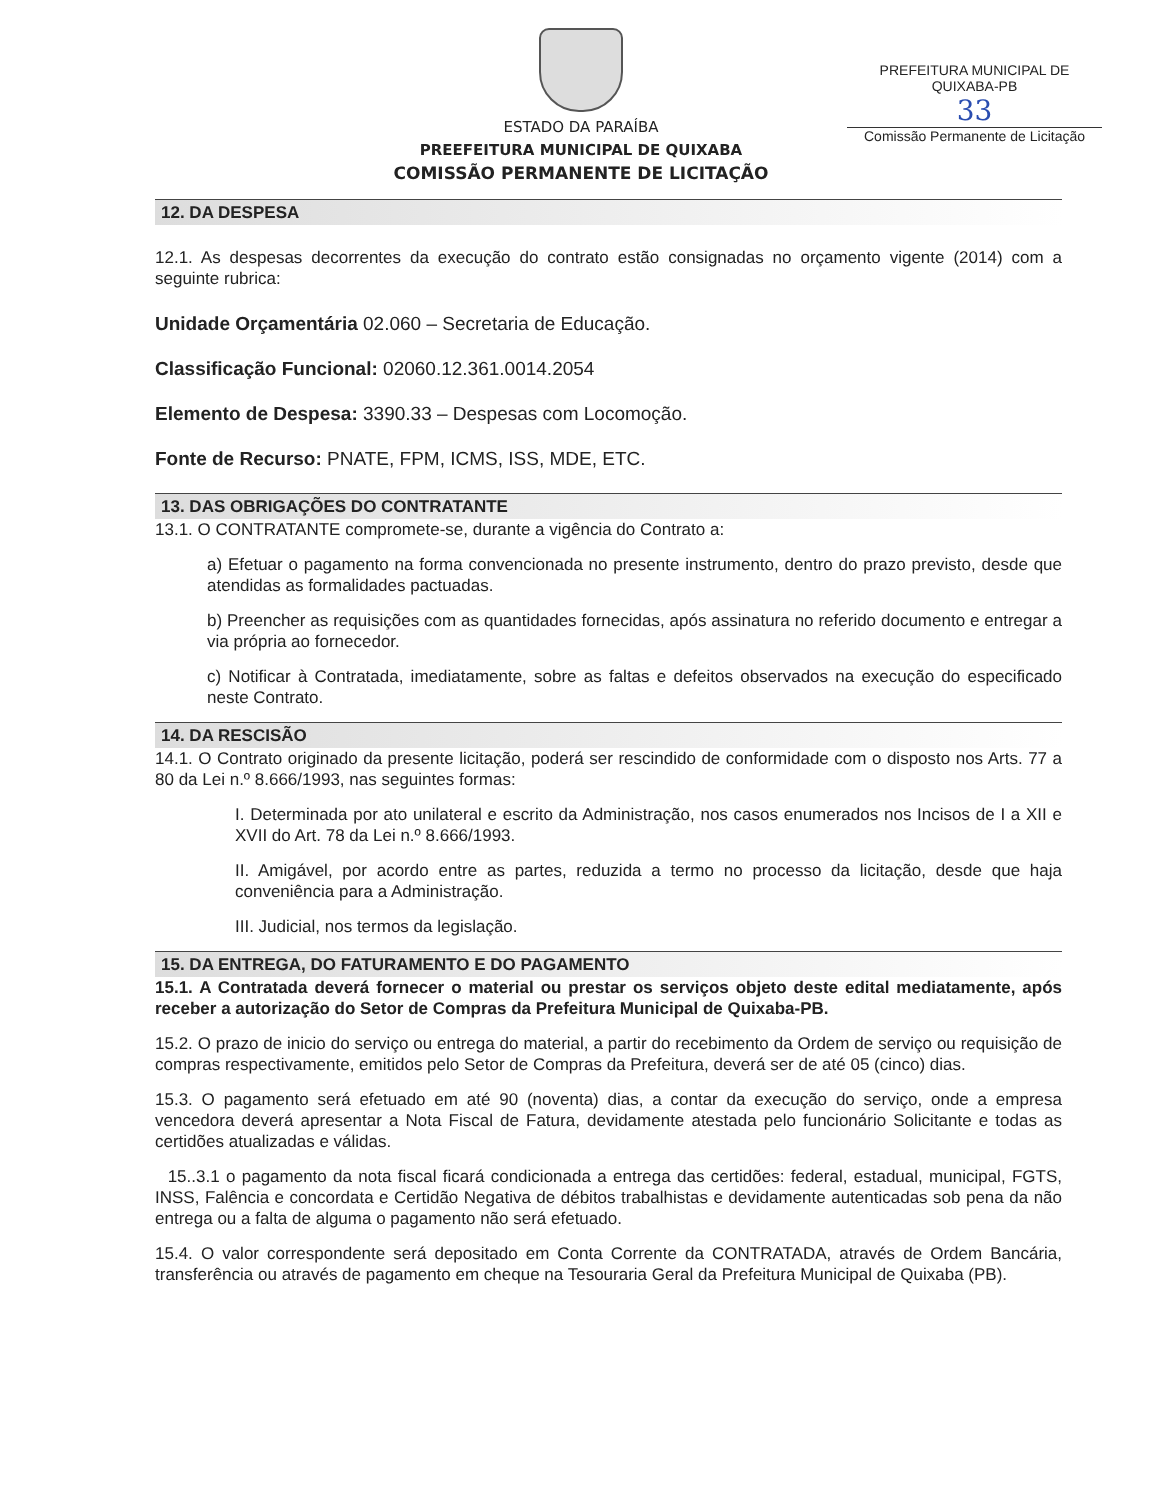PREFEITURA MUNICIPAL DE QUIXABA-PB
33
Comissão Permanente de Licitação
ESTADO DA PARAÍBA
PREEFEITURA MUNICIPAL DE QUIXABA
COMISSÃO PERMANENTE DE LICITAÇÃO
12. DA DESPESA
12.1. As despesas decorrentes da execução do contrato estão consignadas no orçamento vigente (2014) com a seguinte rubrica:
Unidade Orçamentária 02.060 – Secretaria de Educação.
Classificação Funcional: 02060.12.361.0014.2054
Elemento de Despesa: 3390.33 – Despesas com Locomoção.
Fonte de Recurso: PNATE, FPM, ICMS, ISS, MDE, ETC.
13. DAS OBRIGAÇÕES DO CONTRATANTE
13.1. O CONTRATANTE compromete-se, durante a vigência do Contrato a:
a) Efetuar o pagamento na forma convencionada no presente instrumento, dentro do prazo previsto, desde que atendidas as formalidades pactuadas.
b) Preencher as requisições com as quantidades fornecidas, após assinatura no referido documento e entregar a via própria ao fornecedor.
c) Notificar à Contratada, imediatamente, sobre as faltas e defeitos observados na execução do especificado neste Contrato.
14. DA RESCISÃO
14.1. O Contrato originado da presente licitação, poderá ser rescindido de conformidade com o disposto nos Arts. 77 a 80 da Lei n.º 8.666/1993, nas seguintes formas:
I. Determinada por ato unilateral e escrito da Administração, nos casos enumerados nos Incisos de I a XII e XVII do Art. 78 da Lei n.º 8.666/1993.
II. Amigável, por acordo entre as partes, reduzida a termo no processo da licitação, desde que haja conveniência para a Administração.
III. Judicial, nos termos da legislação.
15. DA ENTREGA, DO FATURAMENTO E DO PAGAMENTO
15.1. A Contratada deverá fornecer o material ou prestar os serviços objeto deste edital mediatamente, após receber a autorização do Setor de Compras da Prefeitura Municipal de Quixaba-PB.
15.2. O prazo de inicio do serviço ou entrega do material, a partir do recebimento da Ordem de serviço ou requisição de compras respectivamente, emitidos pelo Setor de Compras da Prefeitura, deverá ser de até 05 (cinco) dias.
15.3. O pagamento será efetuado em até 90 (noventa) dias, a contar da execução do serviço, onde a empresa vencedora deverá apresentar a Nota Fiscal de Fatura, devidamente atestada pelo funcionário Solicitante e todas as certidões atualizadas e válidas.
15..3.1 o pagamento da nota fiscal ficará condicionada a entrega das certidões: federal, estadual, municipal, FGTS, INSS, Falência e concordata e Certidão Negativa de débitos trabalhistas e devidamente autenticadas sob pena da não entrega ou a falta de alguma o pagamento não será efetuado.
15.4. O valor correspondente será depositado em Conta Corrente da CONTRATADA, através de Ordem Bancária, transferência ou através de pagamento em cheque na Tesouraria Geral da Prefeitura Municipal de Quixaba (PB).